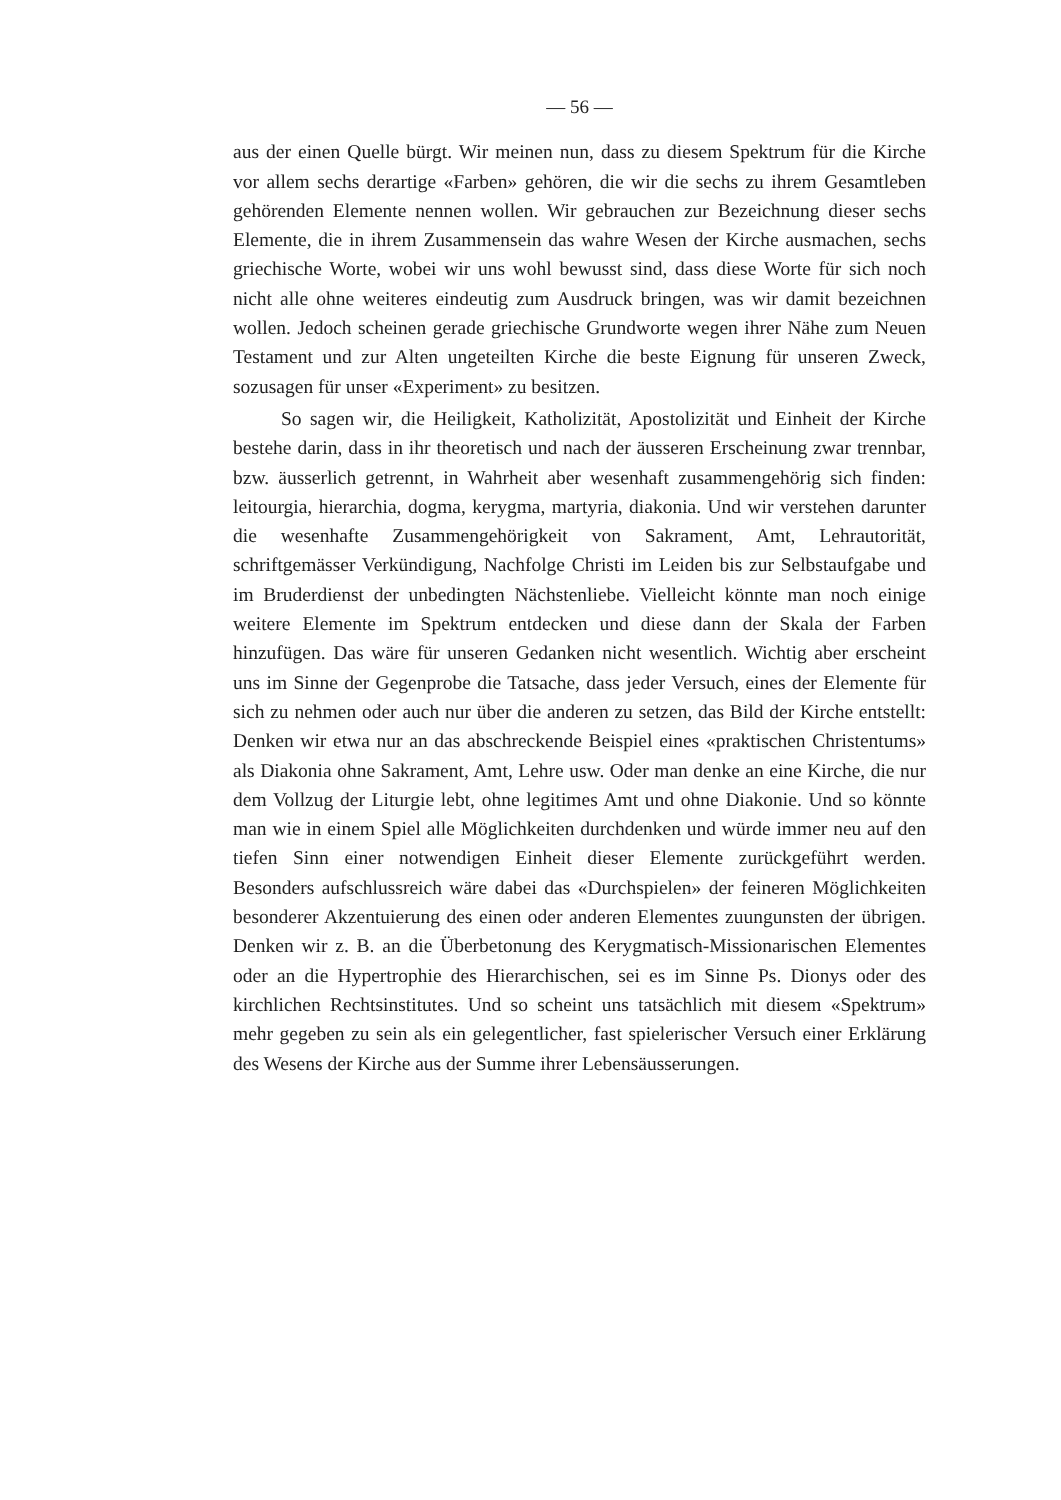— 56 —
aus der einen Quelle bürgt. Wir meinen nun, dass zu diesem Spektrum für die Kirche vor allem sechs derartige «Farben» gehören, die wir die sechs zu ihrem Gesamtleben gehörenden Elemente nennen wollen. Wir gebrauchen zur Bezeichnung dieser sechs Elemente, die in ihrem Zusammensein das wahre Wesen der Kirche ausmachen, sechs griechische Worte, wobei wir uns wohl bewusst sind, dass diese Worte für sich noch nicht alle ohne weiteres eindeutig zum Ausdruck bringen, was wir damit bezeichnen wollen. Jedoch scheinen gerade griechische Grundworte wegen ihrer Nähe zum Neuen Testament und zur Alten ungeteilten Kirche die beste Eignung für unseren Zweck, sozusagen für unser «Experiment» zu besitzen.
So sagen wir, die Heiligkeit, Katholizität, Apostolizität und Einheit der Kirche bestehe darin, dass in ihr theoretisch und nach der äusseren Erscheinung zwar trennbar, bzw. äusserlich getrennt, in Wahrheit aber wesenhaft zusammengehörig sich finden: leitourgia, hierarchia, dogma, kerygma, martyria, diakonia. Und wir verstehen darunter die wesenhafte Zusammengehörigkeit von Sakrament, Amt, Lehrautorität, schriftgemässer Verkündigung, Nachfolge Christi im Leiden bis zur Selbstaufgabe und im Bruderdienst der unbedingten Nächstenliebe. Vielleicht könnte man noch einige weitere Elemente im Spektrum entdecken und diese dann der Skala der Farben hinzufügen. Das wäre für unseren Gedanken nicht wesentlich. Wichtig aber erscheint uns im Sinne der Gegenprobe die Tatsache, dass jeder Versuch, eines der Elemente für sich zu nehmen oder auch nur über die anderen zu setzen, das Bild der Kirche entstellt: Denken wir etwa nur an das abschreckende Beispiel eines «praktischen Christentums» als Diakonia ohne Sakrament, Amt, Lehre usw. Oder man denke an eine Kirche, die nur dem Vollzug der Liturgie lebt, ohne legitimes Amt und ohne Diakonie. Und so könnte man wie in einem Spiel alle Möglichkeiten durchdenken und würde immer neu auf den tiefen Sinn einer notwendigen Einheit dieser Elemente zurückgeführt werden. Besonders aufschlussreich wäre dabei das «Durchspielen» der feineren Möglichkeiten besonderer Akzentuierung des einen oder anderen Elementes zuungunsten der übrigen. Denken wir z. B. an die Überbetonung des Kerygmatisch-Missionarischen Elementes oder an die Hypertrophie des Hierarchischen, sei es im Sinne Ps. Dionys oder des kirchlichen Rechtsinstitutes. Und so scheint uns tatsächlich mit diesem «Spektrum» mehr gegeben zu sein als ein gelegentlicher, fast spielerischer Versuch einer Erklärung des Wesens der Kirche aus der Summe ihrer Lebensäusserungen.